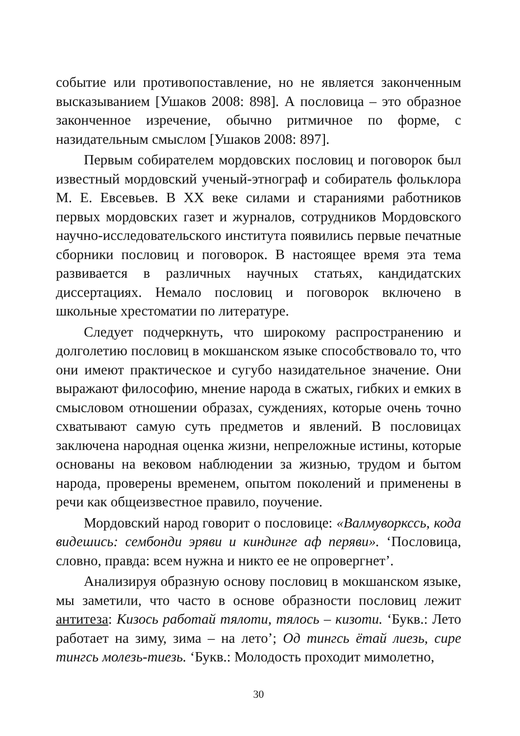событие или противопоставление, но не является законченным высказыванием [Ушаков 2008: 898]. А пословица – это образное законченное изречение, обычно ритмичное по форме, с назидательным смыслом [Ушаков 2008: 897].
Первым собирателем мордовских пословиц и поговорок был известный мордовский ученый-этнограф и собиратель фольклора М. Е. Евсевьев. В XX веке силами и стараниями работников первых мордовских газет и журналов, сотрудников Мордовского научно-исследовательского института появились первые печатные сборники пословиц и поговорок. В настоящее время эта тема развивается в различных научных статьях, кандидатских диссертациях. Немало пословиц и поговорок включено в школьные хрестоматии по литературе.
Следует подчеркнуть, что широкому распространению и долголетию пословиц в мокшанском языке способствовало то, что они имеют практическое и сугубо назидательное значение. Они выражают философию, мнение народа в сжатых, гибких и емких в смысловом отношении образах, суждениях, которые очень точно схватывают самую суть предметов и явлений. В пословицах заключена народная оценка жизни, непреложные истины, которые основаны на вековом наблюдении за жизнью, трудом и бытом народа, проверены временем, опытом поколений и применены в речи как общеизвестное правило, поучение.
Мордовский народ говорит о пословице: «Валмуворкссь, кода видешись: сембонди эряви и киндинге аф перяви». ‘Пословица, словно, правда: всем нужна и никто ее не опровергнет’.
Анализируя образную основу пословиц в мокшанском языке, мы заметили, что часто в основе образности пословиц лежит антитеза: Кизось работай тялоти, тялось – кизоти. ‘Букв.: Лето работает на зиму, зима – на лето’; Од тингсь ётай лиезь, сире тингсь молезь-тиезь. ‘Букв.: Молодость проходит мимолетно,
30